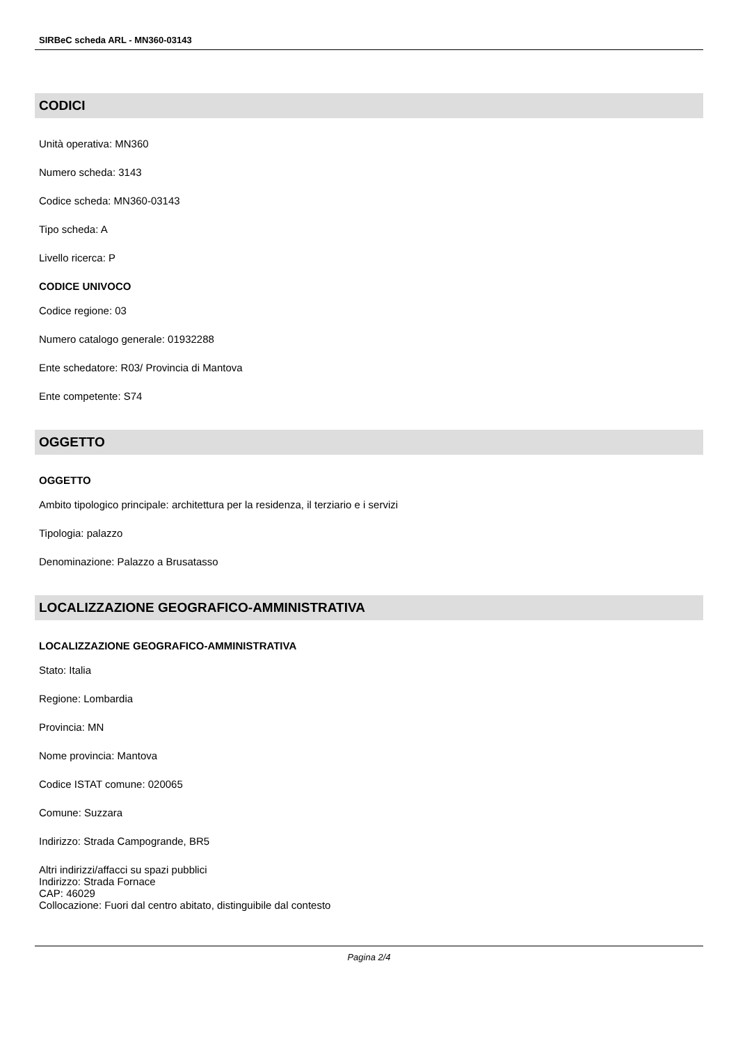SIRBeC scheda ARL - MN360-03143
CODICI
Unità operativa: MN360
Numero scheda: 3143
Codice scheda: MN360-03143
Tipo scheda: A
Livello ricerca: P
CODICE UNIVOCO
Codice regione: 03
Numero catalogo generale: 01932288
Ente schedatore: R03/ Provincia di Mantova
Ente competente: S74
OGGETTO
OGGETTO
Ambito tipologico principale: architettura per la residenza, il terziario e i servizi
Tipologia: palazzo
Denominazione: Palazzo a Brusatasso
LOCALIZZAZIONE GEOGRAFICO-AMMINISTRATIVA
LOCALIZZAZIONE GEOGRAFICO-AMMINISTRATIVA
Stato: Italia
Regione: Lombardia
Provincia: MN
Nome provincia: Mantova
Codice ISTAT comune: 020065
Comune: Suzzara
Indirizzo: Strada Campogrande, BR5
Altri indirizzi/affacci su spazi pubblici
Indirizzo: Strada Fornace
CAP: 46029
Collocazione: Fuori dal centro abitato, distinguibile dal contesto
Pagina 2/4